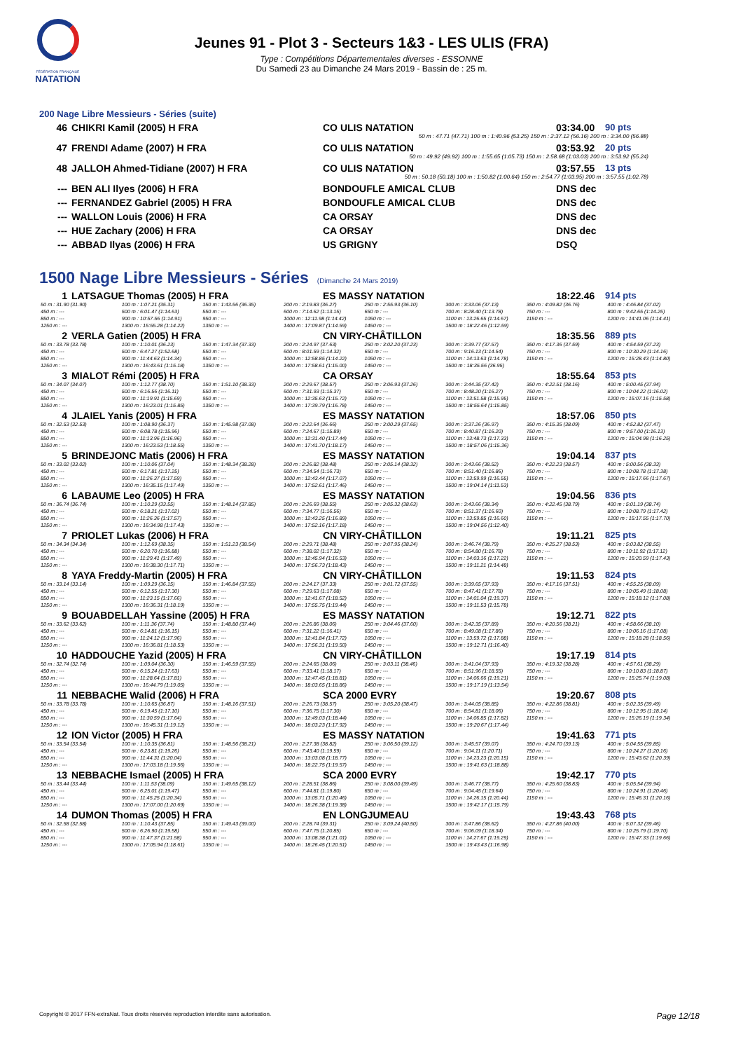FÉDÉRATION FRANÇAISE
NATATION
Jeunes 91 - Plot 3 - Secteurs 1&3 - LES ULIS (FRA)
Type : Compétitions Départementales diverses - ESSONNE
Du Samedi 23 au Dimanche 24 Mars 2019 - Bassin de : 25 m.
200 Nage Libre Messieurs - Séries (suite)
46 CHIKRI Kamil (2005) H FRA CO ULIS NATATION 03:34.00 90 pts
50 m : 47.71 (47.71) 100 m : 1:40.96 (53.25) 150 m : 2:37.12 (56.16) 200 m : 3:34.00 (56.88)
47 FRENDI Adame (2007) H FRA CO ULIS NATATION 03:53.92 20 pts
50 m : 49.92 (49.92) 100 m : 1:55.65 (1:05.73) 150 m : 2:58.68 (1:03.03) 200 m : 3:53.92 (55.24)
48 JALLOH Ahmed-Tidiane (2007) H FRA CO ULIS NATATION 03:57.55 13 pts
50 m : 50.18 (50.18) 100 m : 1:50.82 (1:00.64) 150 m : 2:54.77 (1:03.95) 200 m : 3:57.55 (1:02.78)
--- BEN ALI Ilyes (2006) H FRA BONDOUFLE AMICAL CLUB DNS dec
--- FERNANDEZ Gabriel (2005) H FRA BONDOUFLE AMICAL CLUB DNS dec
--- WALLON Louis (2006) H FRA CA ORSAY DNS dec
--- HUE Zachary (2006) H FRA CA ORSAY DNS dec
--- ABBAD Ilyas (2006) H FRA US GRIGNY DSQ
1500 Nage Libre Messieurs - Séries (Dimanche 24 Mars 2019)
1 LATSAGUE Thomas (2005) H FRA ES MASSY NATATION 18:22.46 914 pts
| 50 m : 31.90 (31.90) | 100 m : 1:07.21 (35.31) | 150 m : 1:43.56 (36.35) | 200 m : 2:19.83 (36.27) | 250 m : 2:55.93 (36.10) | 300 m : 3:33.06 (37.13) | 350 m : 4:09.82 (36.76) | 400 m : 4:46.84 (37.02) |
| 450 m : --- | 500 m : 6:01.47 (1:14.63) | 550 m : --- | 600 m : 7:14.62 (1:13.15) | 650 m : --- | 700 m : 8:28.40 (1:13.78) | 750 m : --- | 800 m : 9:42.65 (1:14.25) |
| 850 m : --- | 900 m : 10:57.56 (1:14.91) | 950 m : --- | 1000 m : 12:11.98 (1:14.42) | 1050 m : --- | 1100 m : 13:26.65 (1:14.67) | 1150 m : --- | 1200 m : 14:41.06 (1:14.41) |
| 1250 m : --- | 1300 m : 15:55.28 (1:14.22) | 1350 m : --- | 1400 m : 17:09.87 (1:14.59) | 1450 m : --- | 1500 m : 18:22.46 (1:12.59) | | |
2 VERLA Gatien (2005) H FRA CN VIRY-CHÂTILLON 18:35.56 889 pts
| 50 m : 33.78 (33.78) | 100 m : 1:10.01 (36.23) | 150 m : 1:47.34 (37.33) | 200 m : 2:24.97 (37.63) | 250 m : 3:02.20 (37.23) | 300 m : 3:39.77 (37.57) | 350 m : 4:17.36 (37.59) | 400 m : 4:54.59 (37.23) |
| 450 m : --- | 500 m : 6:47.27 (1:52.68) | 550 m : --- | 600 m : 8:01.59 (1:14.32) | 650 m : --- | 700 m : 9:16.13 (1:14.54) | 750 m : --- | 800 m : 10:30.29 (1:14.16) |
| 850 m : --- | 900 m : 11:44.63 (1:14.34) | 950 m : --- | 1000 m : 12:58.85 (1:14.22) | 1050 m : --- | 1100 m : 14:13.63 (1:14.78) | 1150 m : --- | 1200 m : 15:28.43 (1:14.80) |
| 1250 m : --- | 1300 m : 16:43.61 (1:15.18) | 1350 m : --- | 1400 m : 17:58.61 (1:15.00) | 1450 m : --- | 1500 m : 18:35.56 (36.95) | | |
3 MIALOT Rémi (2005) H FRA CA ORSAY 18:55.64 853 pts
| 50 m : 34.07 (34.07) | 100 m : 1:12.77 (38.70) | 150 m : 1:51.10 (38.33) | 200 m : 2:29.67 (38.57) | 250 m : 3:06.93 (37.26) | 300 m : 3:44.35 (37.42) | 350 m : 4:22.51 (38.16) | 400 m : 5:00.45 (37.94) |
| 450 m : --- | 500 m : 6:16.56 (1:16.11) | 550 m : --- | 600 m : 7:31.93 (1:15.37) | 650 m : --- | 700 m : 8:48.20 (1:16.27) | 750 m : --- | 800 m : 10:04.22 (1:16.02) |
| 850 m : --- | 900 m : 11:19.91 (1:15.69) | 950 m : --- | 1000 m : 12:35.63 (1:15.72) | 1050 m : --- | 1100 m : 13:51.58 (1:15.95) | 1150 m : --- | 1200 m : 15:07.16 (1:15.58) |
| 1250 m : --- | 1300 m : 16:23.01 (1:15.85) | 1350 m : --- | 1400 m : 17:39.79 (1:16.78) | 1450 m : --- | 1500 m : 18:55.64 (1:15.85) | | |
4 JLAIEL Yanis (2005) H FRA ES MASSY NATATION 18:57.06 850 pts
| 50 m : 32.53 (32.53) | 100 m : 1:08.90 (36.37) | 150 m : 1:45.98 (37.08) | 200 m : 2:22.64 (36.66) | 250 m : 3:00.29 (37.65) | 300 m : 3:37.26 (36.97) | 350 m : 4:15.35 (38.09) | 400 m : 4:52.82 (37.47) |
| 450 m : --- | 500 m : 6:08.78 (1:15.96) | 550 m : --- | 600 m : 7:24.67 (1:15.89) | 650 m : --- | 700 m : 8:40.87 (1:16.20) | 750 m : --- | 800 m : 9:57.00 (1:16.13) |
| 850 m : --- | 900 m : 11:13.96 (1:16.96) | 950 m : --- | 1000 m : 12:31.40 (1:17.44) | 1050 m : --- | 1100 m : 13:48.73 (1:17.33) | 1150 m : --- | 1200 m : 15:04.98 (1:16.25) |
| 1250 m : --- | 1300 m : 16:23.53 (1:18.55) | 1350 m : --- | 1400 m : 17:41.70 (1:18.17) | 1450 m : --- | 1500 m : 18:57.06 (1:15.36) | | |
5 BRINDEJONC Matis (2006) H FRA ES MASSY NATATION 19:04.14 837 pts
| 50 m : 33.02 (33.02) | 100 m : 1:10.06 (37.04) | 150 m : 1:48.34 (38.28) | 200 m : 2:26.82 (38.48) | 250 m : 3:05.14 (38.32) | 300 m : 3:43.66 (38.52) | 350 m : 4:22.23 (38.57) | 400 m : 5:00.56 (38.33) |
| 450 m : --- | 500 m : 6:17.81 (1:17.25) | 550 m : --- | 600 m : 7:34.54 (1:16.73) | 650 m : --- | 700 m : 8:51.40 (1:16.86) | 750 m : --- | 800 m : 10:08.78 (1:17.38) |
| 850 m : --- | 900 m : 11:26.37 (1:17.59) | 950 m : --- | 1000 m : 12:43.44 (1:17.07) | 1050 m : --- | 1100 m : 13:59.99 (1:16.55) | 1150 m : --- | 1200 m : 15:17.66 (1:17.67) |
| 1250 m : --- | 1300 m : 16:35.15 (1:17.49) | 1350 m : --- | 1400 m : 17:52.61 (1:17.46) | 1450 m : --- | 1500 m : 19:04.14 (1:11.53) | | |
6 LABAUME Leo (2005) H FRA ES MASSY NATATION 19:04.56 836 pts
| 50 m : 36.74 (36.74) | 100 m : 1:10.29 (33.55) | 150 m : 1:48.14 (37.85) | 200 m : 2:26.69 (38.55) | 250 m : 3:05.32 (38.63) | 300 m : 3:43.66 (38.34) | 350 m : 4:22.45 (38.79) | 400 m : 5:01.19 (38.74) |
| 450 m : --- | 500 m : 6:18.21 (1:17.02) | 550 m : --- | 600 m : 7:34.77 (1:16.56) | 650 m : --- | 700 m : 8:51.37 (1:16.60) | 750 m : --- | 800 m : 10:08.79 (1:17.42) |
| 850 m : --- | 900 m : 11:26.36 (1:17.57) | 950 m : --- | 1000 m : 12:43.25 (1:16.89) | 1050 m : --- | 1100 m : 13:59.85 (1:16.60) | 1150 m : --- | 1200 m : 15:17.55 (1:17.70) |
| 1250 m : --- | 1300 m : 16:34.98 (1:17.43) | 1350 m : --- | 1400 m : 17:52.16 (1:17.18) | 1450 m : --- | 1500 m : 19:04.56 (1:12.40) | | |
7 PRIOLET Lukas (2006) H FRA CN VIRY-CHÂTILLON 19:11.21 825 pts
| 50 m : 34.34 (34.34) | 100 m : 1:12.69 (38.35) | 150 m : 1:51.23 (38.54) | 200 m : 2:29.71 (38.48) | 250 m : 3:07.95 (38.24) | 300 m : 3:46.74 (38.79) | 350 m : 4:25.27 (38.53) | 400 m : 5:03.82 (38.55) |
| 450 m : --- | 500 m : 6:20.70 (1:16.88) | 550 m : --- | 600 m : 7:38.02 (1:17.32) | 650 m : --- | 700 m : 8:54.80 (1:16.78) | 750 m : --- | 800 m : 10:11.92 (1:17.12) |
| 850 m : --- | 900 m : 11:29.41 (1:17.49) | 950 m : --- | 1000 m : 12:45.94 (1:16.53) | 1050 m : --- | 1100 m : 14:03.16 (1:17.22) | 1150 m : --- | 1200 m : 15:20.59 (1:17.43) |
| 1250 m : --- | 1300 m : 16:38.30 (1:17.71) | 1350 m : --- | 1400 m : 17:56.73 (1:18.43) | 1450 m : --- | 1500 m : 19:11.21 (1:14.48) | | |
8 YAYA Freddy-Martin (2005) H FRA CN VIRY-CHÂTILLON 19:11.53 824 pts
| 50 m : 33.14 (33.14) | 100 m : 1:09.29 (36.15) | 150 m : 1:46.84 (37.55) | 200 m : 2:24.17 (37.33) | 250 m : 3:01.72 (37.55) | 300 m : 3:39.65 (37.93) | 350 m : 4:17.16 (37.51) | 400 m : 4:55.25 (38.09) |
| 450 m : --- | 500 m : 6:12.55 (1:17.30) | 550 m : --- | 600 m : 7:29.63 (1:17.08) | 650 m : --- | 700 m : 8:47.41 (1:17.78) | 750 m : --- | 800 m : 10:05.49 (1:18.08) |
| 850 m : --- | 900 m : 11:23.15 (1:17.66) | 950 m : --- | 1000 m : 12:41.67 (1:18.52) | 1050 m : --- | 1100 m : 14:01.04 (1:19.37) | 1150 m : --- | 1200 m : 15:18.12 (1:17.08) |
| 1250 m : --- | 1300 m : 16:36.31 (1:18.19) | 1350 m : --- | 1400 m : 17:55.75 (1:19.44) | 1450 m : --- | 1500 m : 19:11.53 (1:15.78) | | |
9 BOUABDELLAH Yassine (2005) H FRA ES MASSY NATATION 19:12.71 822 pts
| 50 m : 33.62 (33.62) | 100 m : 1:11.36 (37.74) | 150 m : 1:48.80 (37.44) | 200 m : 2:26.86 (38.06) | 250 m : 3:04.46 (37.60) | 300 m : 3:42.35 (37.89) | 350 m : 4:20.56 (38.21) | 400 m : 4:58.66 (38.10) |
| 450 m : --- | 500 m : 6:14.81 (1:16.15) | 550 m : --- | 600 m : 7:31.22 (1:16.41) | 650 m : --- | 700 m : 8:49.08 (1:17.86) | 750 m : --- | 800 m : 10:06.16 (1:17.08) |
| 850 m : --- | 900 m : 11:24.12 (1:17.96) | 950 m : --- | 1000 m : 12:41.84 (1:17.72) | 1050 m : --- | 1100 m : 13:59.72 (1:17.88) | 1150 m : --- | 1200 m : 15:18.28 (1:18.56) |
| 1250 m : --- | 1300 m : 16:36.81 (1:18.53) | 1350 m : --- | 1400 m : 17:56.31 (1:19.50) | 1450 m : --- | 1500 m : 19:12.71 (1:16.40) | | |
10 HADDOUCHE Yazid (2005) H FRA CN VIRY-CHÂTILLON 19:17.19 814 pts
| 50 m : 32.74 (32.74) | 100 m : 1:09.04 (36.30) | 150 m : 1:46.59 (37.55) | 200 m : 2:24.65 (38.06) | 250 m : 3:03.11 (38.46) | 300 m : 3:41.04 (37.93) | 350 m : 4:19.32 (38.28) | 400 m : 4:57.61 (38.29) |
| 450 m : --- | 500 m : 6:15.24 (1:17.63) | 550 m : --- | 600 m : 7:33.41 (1:18.17) | 650 m : --- | 700 m : 8:51.96 (1:18.55) | 750 m : --- | 800 m : 10:10.83 (1:18.87) |
| 850 m : --- | 900 m : 11:28.64 (1:17.81) | 950 m : --- | 1000 m : 12:47.45 (1:18.81) | 1050 m : --- | 1100 m : 14:06.66 (1:19.21) | 1150 m : --- | 1200 m : 15:25.74 (1:19.08) |
| 1250 m : --- | 1300 m : 16:44.79 (1:19.05) | 1350 m : --- | 1400 m : 18:03.65 (1:18.86) | 1450 m : --- | 1500 m : 19:17.19 (1:13.54) | | |
11 NEBBACHE Walid (2006) H FRA SCA 2000 EVRY 19:20.67 808 pts
| 50 m : 33.78 (33.78) | 100 m : 1:10.65 (36.87) | 150 m : 1:48.16 (37.51) | 200 m : 2:26.73 (38.57) | 250 m : 3:05.20 (38.47) | 300 m : 3:44.05 (38.85) | 350 m : 4:22.86 (38.81) | 400 m : 5:02.35 (39.49) |
| 450 m : --- | 500 m : 6:19.45 (1:17.10) | 550 m : --- | 600 m : 7:36.75 (1:17.30) | 650 m : --- | 700 m : 8:54.81 (1:18.06) | 750 m : --- | 800 m : 10:12.95 (1:18.14) |
| 850 m : --- | 900 m : 11:30.59 (1:17.64) | 950 m : --- | 1000 m : 12:49.03 (1:18.44) | 1050 m : --- | 1100 m : 14:06.85 (1:17.82) | 1150 m : --- | 1200 m : 15:26.19 (1:19.34) |
| 1250 m : --- | 1300 m : 16:45.31 (1:19.12) | 1350 m : --- | 1400 m : 18:03.23 (1:17.92) | 1450 m : --- | 1500 m : 19:20.67 (1:17.44) | | |
12 ION Victor (2005) H FRA ES MASSY NATATION 19:41.63 771 pts
| 50 m : 33.54 (33.54) | 100 m : 1:10.35 (36.81) | 150 m : 1:48.56 (38.21) | 200 m : 2:27.38 (38.82) | 250 m : 3:06.50 (39.12) | 300 m : 3:45.57 (39.07) | 350 m : 4:24.70 (39.13) | 400 m : 5:04.55 (39.85) |
| 450 m : --- | 500 m : 6:23.81 (1:19.26) | 550 m : --- | 600 m : 7:43.40 (1:19.59) | 650 m : --- | 700 m : 9:04.11 (1:20.71) | 750 m : --- | 800 m : 10:24.27 (1:20.16) |
| 850 m : --- | 900 m : 11:44.31 (1:20.04) | 950 m : --- | 1000 m : 13:03.08 (1:18.77) | 1050 m : --- | 1100 m : 14:23.23 (1:20.15) | 1150 m : --- | 1200 m : 15:43.62 (1:20.39) |
| 1250 m : --- | 1300 m : 17:03.18 (1:19.56) | 1350 m : --- | 1400 m : 18:22.75 (1:19.57) | 1450 m : --- | 1500 m : 19:41.63 (1:18.88) | | |
13 NEBBACHE Ismael (2005) H FRA SCA 2000 EVRY 19:42.17 770 pts
| 50 m : 33.44 (33.44) | 100 m : 1:11.53 (38.09) | 150 m : 1:49.65 (38.12) | 200 m : 2:28.51 (38.86) | 250 m : 3:08.00 (39.49) | 300 m : 3:46.77 (38.77) | 350 m : 4:25.60 (38.83) | 400 m : 5:05.54 (39.94) |
| 450 m : --- | 500 m : 6:25.01 (1:19.47) | 550 m : --- | 600 m : 7:44.81 (1:19.80) | 650 m : --- | 700 m : 9:04.45 (1:19.64) | 750 m : --- | 800 m : 10:24.91 (1:20.46) |
| 850 m : --- | 900 m : 11:45.25 (1:20.34) | 950 m : --- | 1000 m : 13:05.71 (1:20.46) | 1050 m : --- | 1100 m : 14:26.15 (1:20.44) | 1150 m : --- | 1200 m : 15:46.31 (1:20.16) |
| 1250 m : --- | 1300 m : 17:07.00 (1:20.69) | 1350 m : --- | 1400 m : 18:26.38 (1:19.38) | 1450 m : --- | 1500 m : 19:42.17 (1:15.79) | | |
14 DUMON Thomas (2005) H FRA EN LONGJUMEAU 19:43.43 768 pts
| 50 m : 32.58 (32.58) | 100 m : 1:10.43 (37.85) | 150 m : 1:49.43 (39.00) | 200 m : 2:28.74 (39.31) | 250 m : 3:09.24 (40.50) | 300 m : 3:47.86 (38.62) | 350 m : 4:27.86 (40.00) | 400 m : 5:07.32 (39.46) |
| 450 m : --- | 500 m : 6:26.90 (1:19.58) | 550 m : --- | 600 m : 7:47.75 (1:20.85) | 650 m : --- | 700 m : 9:06.09 (1:18.34) | 750 m : --- | 800 m : 10:25.79 (1:19.70) |
| 850 m : --- | 900 m : 11:47.37 (1:21.58) | 950 m : --- | 1000 m : 13:08.38 (1:21.01) | 1050 m : --- | 1100 m : 14:27.67 (1:19.29) | 1150 m : --- | 1200 m : 15:47.33 (1:19.66) |
| 1250 m : --- | 1300 m : 17:05.94 (1:18.61) | 1350 m : --- | 1400 m : 18:26.45 (1:20.51) | 1450 m : --- | 1500 m : 19:43.43 (1:16.98) | | |
Copyright © 2017 FFN-extraNat. Tous droits réservés reproduction interdite sans autorisation. Page 12/18